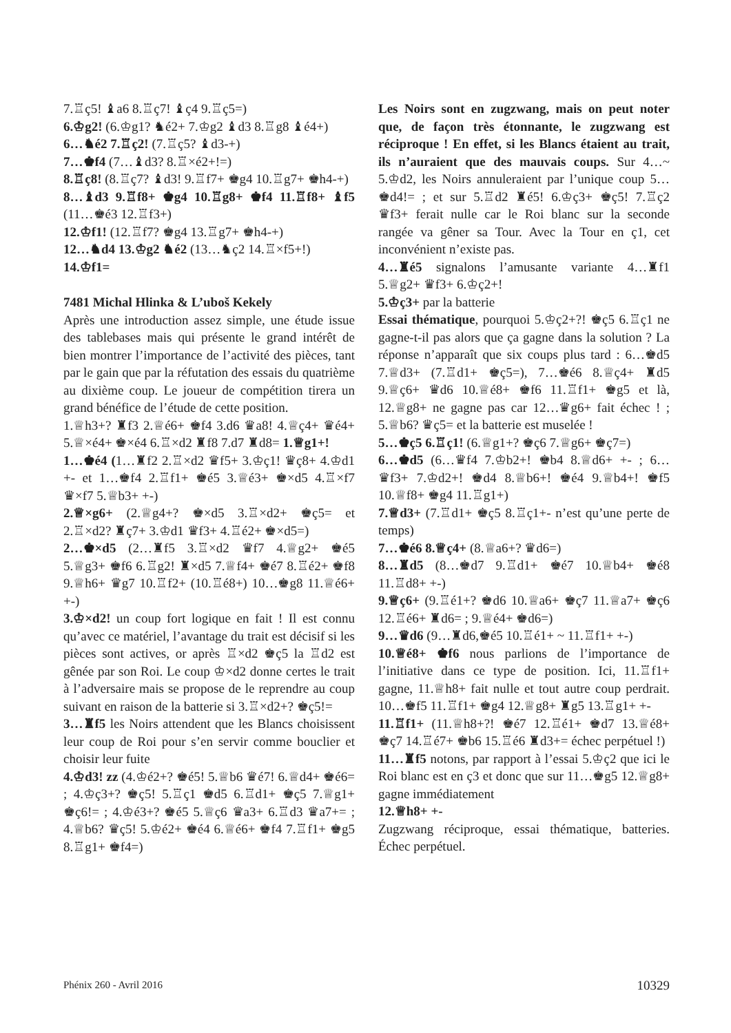7.♖ç5! ♝a6 8.♖ç7! ♝ç4 9.♖ç5=)
6.♔g2! (6.♔g1? ♞é2+ 7.♔g2 ♝d3 8.♖g8 ♝é4+)
6…♞é2 7.♖ç2! (7.♖ç5? ♝d3-+)
7…♚f4 (7…♝d3? 8.♖×é2+!=)
8.♖ç8! (8.♖ç7? ♝d3! 9.♖f7+ ♚g4 10.♖g7+ ♚h4-+)
8…♝d3 9.♖f8+ ♚g4 10.♖g8+ ♚f4 11.♖f8+ ♝f5 (11…♚é3 12.♖f3+)
12.♔f1! (12.♖f7? ♚g4 13.♖g7+ ♚h4-+)
12…♞d4 13.♔g2 ♞é2 (13…♞ç2 14.♖×f5+!)
14.♔f1=
7481 Michal Hlinka & L’uboš Kekely
Après une introduction assez simple, une étude issue des tablebases mais qui présente le grand intérêt de bien montrer l’importance de l’activité des pièces, tant par le gain que par la réfutation des essais du quatrième au dixième coup. Le joueur de compétition tirera un grand bénéfice de l’étude de cette position.
1.♕h3+? ♜f3 2.♕é6+ ♚f4 3.d6 ♛a8! 4.♕ç4+ ♛é4+ 5.♕×é4+ ♚×é4 6.♖×d2 ♜f8 7.d7 ♜d8= 1.♕g1+!
1…♚é4 (1…♜f2 2.♖×d2 ♛f5+ 3.♔ç1! ♛ç8+ 4.♔d1 +- et 1…♚f4 2.♖f1+ ♚é5 3.♕é3+ ♚×d5 4.♖×f7 ♛×f7 5.♕b3+ +-)
2.♕×g6+ (2.♕g4+? ♚×d5 3.♖×d2+ ♚ç5= et 2.♖×d2? ♜ç7+ 3.♔d1 ♛f3+ 4.♖é2+ ♚×d5=)
2…♚×d5 (2…♜f5 3.♖×d2 ♛f7 4.♕g2+ ♚é5 5.♕g3+ ♚f6 6.♖g2! ♜×d5 7.♕f4+ ♚é7 8.♖é2+ ♚f8 9.♕h6+ ♛g7 10.♖f2+ (10.♖é8+) 10…♚g8 11.♕é6+ +-)
3.♔×d2! un coup fort logique en fait ! Il est connu qu’avec ce matériel, l’avantage du trait est décisif si les pièces sont actives, or après ♖×d2 ♚ç5 la ♖d2 est gênée par son Roi. Le coup ♔×d2 donne certes le trait à l’adversaire mais se propose de le reprendre au coup suivant en raison de la batterie si 3.♖×d2+? ♚ç5!=
3…♜f5 les Noirs attendent que les Blancs choisissent leur coup de Roi pour s’en servir comme bouclier et choisir leur fuite
4.♔d3! zz (4.♔é2+? ♚é5! 5.♕b6 ♛é7! 6.♕d4+ ♚é6= ; 4.♔ç3+? ♚ç5! 5.♖ç1 ♚d5 6.♖d1+ ♚ç5 7.♕g1+ ♚ç6!= ; 4.♔é3+? ♚é5 5.♕ç6 ♛a3+ 6.♖d3 ♛a7+= ; 4.♕b6? ♛ç5! 5.♔é2+ ♚é4 6.♕é6+ ♚f4 7.♖f1+ ♚g5 8.♖g1+ ♚f4=)
Les Noirs sont en zugzwang, mais on peut noter que, de façon très étonnante, le zugzwang est réciproque ! En effet, si les Blancs étaient au trait, ils n’auraient que des mauvais coups. Sur 4…~ 5.♔d2, les Noirs annuleraient par l’unique coup 5…♚d4!= ; et sur 5.♖d2 ♜é5! 6.♔ç3+ ♚ç5! 7.♖ç2 ♛f3+ ferait nulle car le Roi blanc sur la seconde rangée va gêner sa Tour. Avec la Tour en ç1, cet inconvénient n’existe pas.
4…♜é5 signalons l’amusante variante 4…♜f1 5.♕g2+ ♛f3+ 6.♔ç2+!
5.♔ç3+ par la batterie
Essai thématique, pourquoi 5.♔ç2+?! ♚ç5 6.♖ç1 ne gagne-t-il pas alors que ça gagne dans la solution ? La réponse n’apparaît que six coups plus tard : 6…♚d5 7.♕d3+ (7.♖d1+ ♚ç5=), 7…♚é6 8.♕ç4+ ♜d5 9.♕ç6+ ♛d6 10.♕é8+ ♚f6 11.♖f1+ ♚g5 et là, 12.♕g8+ ne gagne pas car 12…♛g6+ fait échec ! ; 5.♕b6? ♛ç5= et la batterie est muselée !
5…♚ç5 6.♖ç1! (6.♕g1+? ♚ç6 7.♕g6+ ♚ç7=)
6…♚d5 (6…♛f4 7.♔b2+! ♚b4 8.♕d6+ +- ; 6…♛f3+ 7.♔d2+! ♚d4 8.♕b6+! ♚é4 9.♕b4+! ♚f5 10.♕f8+ ♚g4 11.♖g1+)
7.♕d3+ (7.♖d1+ ♚ç5 8.♖ç1+- n’est qu’une perte de temps)
7…♚é6 8.♕ç4+ (8.♕a6+? ♛d6=)
8…♜d5 (8…♚d7 9.♖d1+ ♚é7 10.♕b4+ ♚é8 11.♖d8+ +-)
9.♕ç6+ (9.♖é1+? ♚d6 10.♕a6+ ♚ç7 11.♕a7+ ♚ç6 12.♖é6+ ♜d6= ; 9.♕é4+ ♚d6=)
9…♛d6 (9…♜d6,♚é5 10.♖é1+ ~ 11.♖f1+ +-)
10.♕é8+ ♚f6 nous parlions de l’importance de l’initiative dans ce type de position. Ici, 11.♖f1+ gagne, 11.♕h8+ fait nulle et tout autre coup perdrait. 10…♚f5 11.♖f1+ ♚g4 12.♕g8+ ♜g5 13.♖g1+ +-
11.♖f1+ (11.♕h8+?! ♚é7 12.♖é1+ ♚d7 13.♕é8+ ♚ç7 14.♖é7+ ♚b6 15.♖é6 ♜d3+= échec perpétuel !)
11…♜f5 notons, par rapport à l’essai 5.♔ç2 que ici le Roi blanc est en ç3 et donc que sur 11…♚g5 12.♕g8+ gagne immédiatement
12.♕h8+ +-
Zugzwang réciproque, essai thématique, batteries. Échec perpétuel.
Phénix 260 - Avril 2016 10329